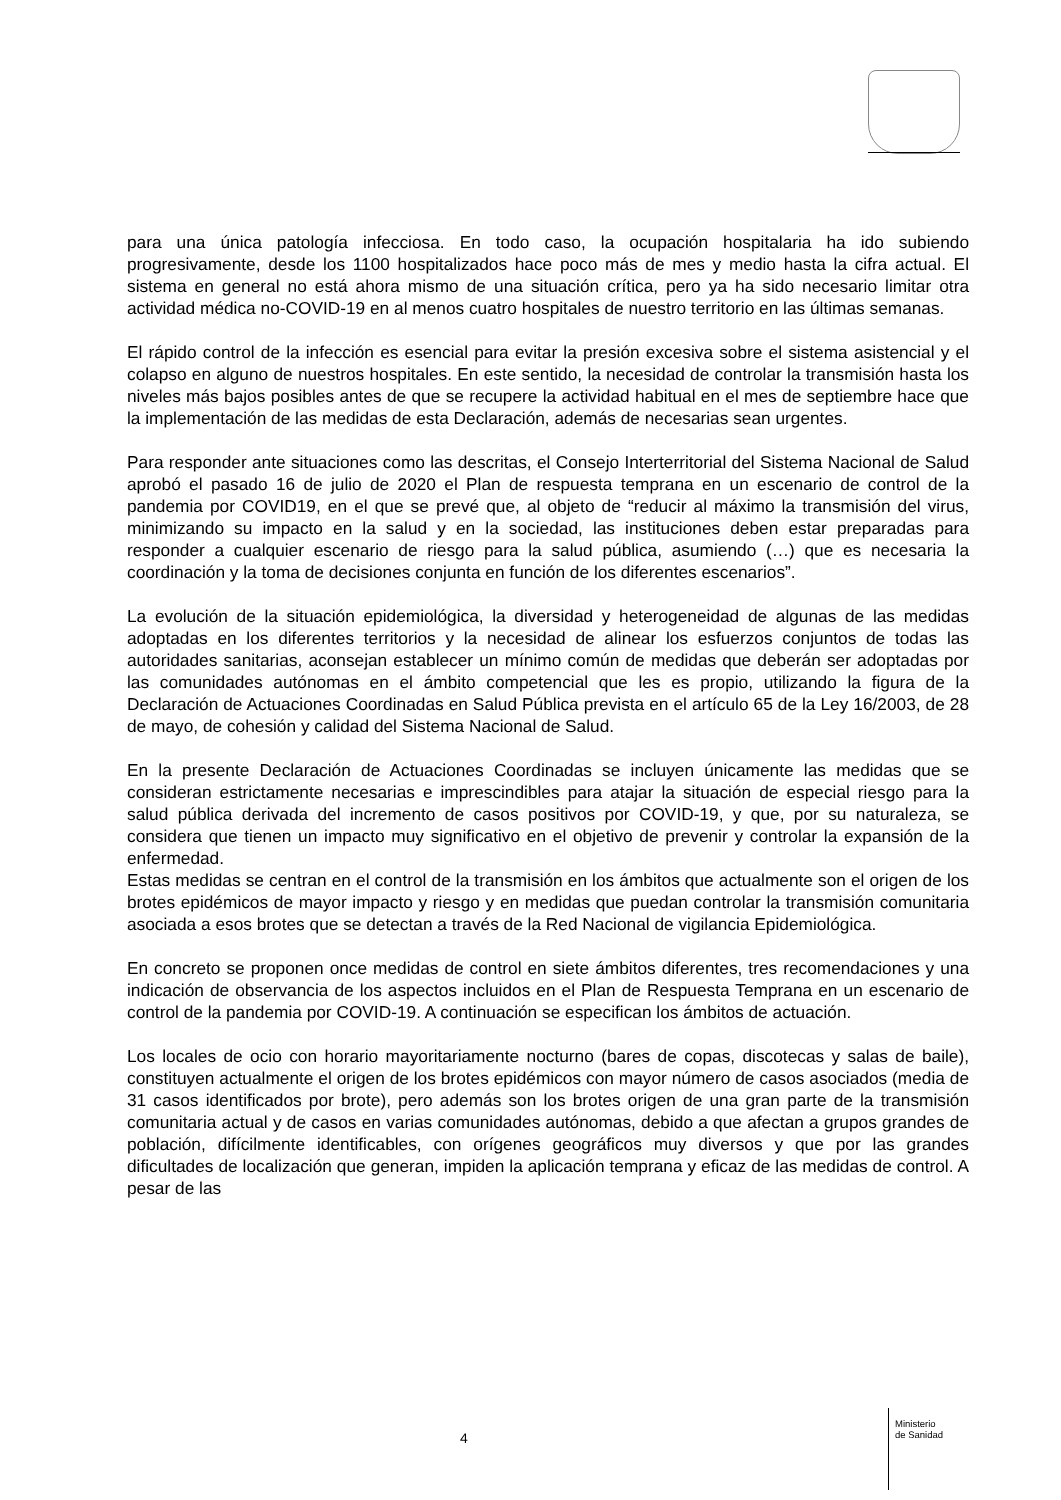para una única patología infecciosa. En todo caso, la ocupación hospitalaria ha ido subiendo progresivamente, desde los 1100 hospitalizados hace poco más de mes y medio hasta la cifra actual. El sistema en general no está ahora mismo de una situación crítica, pero ya ha sido necesario limitar otra actividad médica no-COVID-19 en al menos cuatro hospitales de nuestro territorio en las últimas semanas.
El rápido control de la infección es esencial para evitar la presión excesiva sobre el sistema asistencial y el colapso en alguno de nuestros hospitales. En este sentido, la necesidad de controlar la transmisión hasta los niveles más bajos posibles antes de que se recupere la actividad habitual en el mes de septiembre hace que la implementación de las medidas de esta Declaración, además de necesarias sean urgentes.
Para responder ante situaciones como las descritas, el Consejo Interterritorial del Sistema Nacional de Salud aprobó el pasado 16 de julio de 2020 el Plan de respuesta temprana en un escenario de control de la pandemia por COVID19, en el que se prevé que, al objeto de “reducir al máximo la transmisión del virus, minimizando su impacto en la salud y en la sociedad, las instituciones deben estar preparadas para responder a cualquier escenario de riesgo para la salud pública, asumiendo (…) que es necesaria la coordinación y la toma de decisiones conjunta en función de los diferentes escenarios”.
La evolución de la situación epidemiológica, la diversidad y heterogeneidad de algunas de las medidas adoptadas en los diferentes territorios y la necesidad de alinear los esfuerzos conjuntos de todas las autoridades sanitarias, aconsejan establecer un mínimo común de medidas que deberán ser adoptadas por las comunidades autónomas en el ámbito competencial que les es propio, utilizando la figura de la Declaración de Actuaciones Coordinadas en Salud Pública prevista en el artículo 65 de la Ley 16/2003, de 28 de mayo, de cohesión y calidad del Sistema Nacional de Salud.
En la presente Declaración de Actuaciones Coordinadas se incluyen únicamente las medidas que se consideran estrictamente necesarias e imprescindibles para atajar la situación de especial riesgo para la salud pública derivada del incremento de casos positivos por COVID-19, y que, por su naturaleza, se considera que tienen un impacto muy significativo en el objetivo de prevenir y controlar la expansión de la enfermedad.
Estas medidas se centran en el control de la transmisión en los ámbitos que actualmente son el origen de los brotes epidémicos de mayor impacto y riesgo y en medidas que puedan controlar la transmisión comunitaria asociada a esos brotes que se detectan a través de la Red Nacional de vigilancia Epidemiológica.
En concreto se proponen once medidas de control en siete ámbitos diferentes, tres recomendaciones y una indicación de observancia de los aspectos incluidos en el Plan de Respuesta Temprana en un escenario de control de la pandemia por COVID-19. A continuación se especifican los ámbitos de actuación.
Los locales de ocio con horario mayoritariamente nocturno (bares de copas, discotecas y salas de baile), constituyen actualmente el origen de los brotes epidémicos con mayor número de casos asociados (media de 31 casos identificados por brote), pero además son los brotes origen de una gran parte de la transmisión comunitaria actual y de casos en varias comunidades autónomas, debido a que afectan a grupos grandes de población, difícilmente identificables, con orígenes geográficos muy diversos y que por las grandes dificultades de localización que generan, impiden la aplicación temprana y eficaz de las medidas de control. A pesar de las
4
Ministerio
de Sanidad